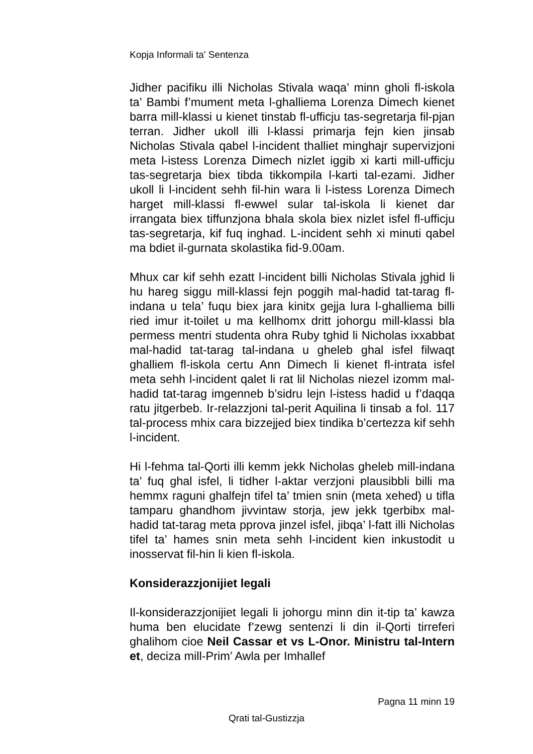Kopja Informali ta' Sentenza
Jidher pacifiku illi Nicholas Stivala waqa’ minn gholi fl-iskola ta’ Bambi f’mument meta l-ghalliema Lorenza Dimech kienet barra mill-klassi u kienet tinstab fl-ufficju tas-segretarja fil-pjan terran. Jidher ukoll illi l-klassi primarja fejn kien jinsab Nicholas Stivala qabel l-incident thalliet minghajr supervizjoni meta l-istess Lorenza Dimech nizlet iggib xi karti mill-ufficju tas-segretarja biex tibda tikkompila l-karti tal-ezami. Jidher ukoll li l-incident sehh fil-hin wara li l-istess Lorenza Dimech harget mill-klassi fl-ewwel sular tal-iskola li kienet dar irrangata biex tiffunzjona bhala skola biex nizlet isfel fl-ufficju tas-segretarja, kif fuq inghad. L-incident sehh xi minuti qabel ma bdiet il-gurnata skolastika fid-9.00am.
Mhux car kif sehh ezatt l-incident billi Nicholas Stivala jghid li hu hareg siggu mill-klassi fejn poggih mal-hadid tat-tarag fl-indana u tela’ fuqu biex jara kinitx gejja lura l-ghalliema billi ried imur it-toilet u ma kellhomx dritt johorgu mill-klassi bla permess mentri studenta ohra Ruby tghid li Nicholas ixxabbat mal-hadid tat-tarag tal-indana u gheleb ghal isfel filwaqt ghalliem fl-iskola certu Ann Dimech li kienet fl-intrata isfel meta sehh l-incident qalet li rat lil Nicholas niezel izomm mal-hadid tat-tarag imgenneb b’sidru lejn l-istess hadid u f’daqqa ratu jitgerbeb. Ir-relazzjoni tal-perit Aquilina li tinsab a fol. 117 tal-process mhix cara bizzejjed biex tindika b’certezza kif sehh l-incident.
Hi l-fehma tal-Qorti illi kemm jekk Nicholas gheleb mill-indana ta’ fuq ghal isfel, li tidher l-aktar verzjoni plausibbli billi ma hemmx raguni ghalfejn tifel ta’ tmien snin (meta xehed) u tifla tamparu ghandhom jivvintaw storja, jew jekk tgerbibx mal-hadid tat-tarag meta pprova jinzel isfel, jibqa’ l-fatt illi Nicholas tifel ta’ hames snin meta sehh l-incident kien inkustodit u inosservat fil-hin li kien fl-iskola.
Konsiderazzjonijiet legali
Il-konsiderazzjonijiet legali li johorgu minn din it-tip ta’ kawza huma ben elucidate f’zewg sentenzi li din il-Qorti tirreferi ghalihom cioe Neil Cassar et vs L-Onor. Ministru tal-Intern et, deciza mill-Prim’ Awla per Imhallef
Pagna 11 minn 19
Qrati tal-Gustizzja